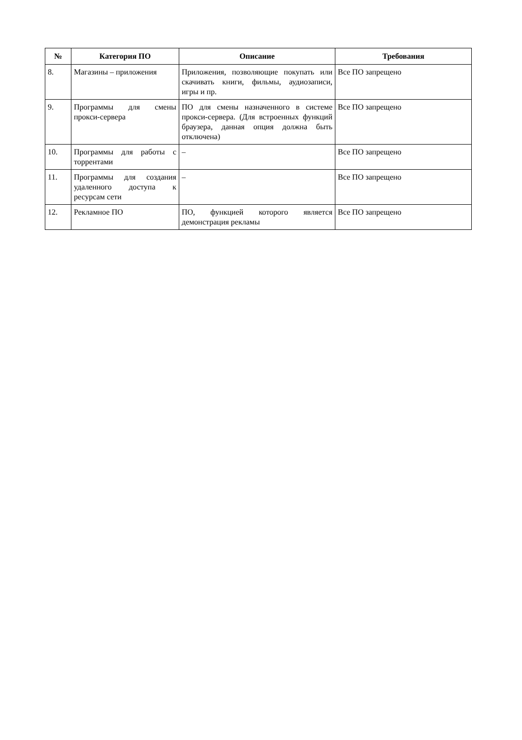| № | Категория ПО | Описание | Требования |
| --- | --- | --- | --- |
| 8. | Магазины – приложения | Приложения, позволяющие покупать или скачивать книги, фильмы, аудиозаписи, игры и пр. | Все ПО запрещено |
| 9. | Программы для смены прокси-сервера | ПО для смены назначенного в системе прокси-сервера. (Для встроенных функций браузера, данная опция должна быть отключена) | Все ПО запрещено |
| 10. | Программы для работы с торрентами | – | Все ПО запрещено |
| 11. | Программы для создания удаленного доступа к ресурсам сети | – | Все ПО запрещено |
| 12. | Рекламное ПО | ПО, функцией которого является демонстрация рекламы | Все ПО запрещено |